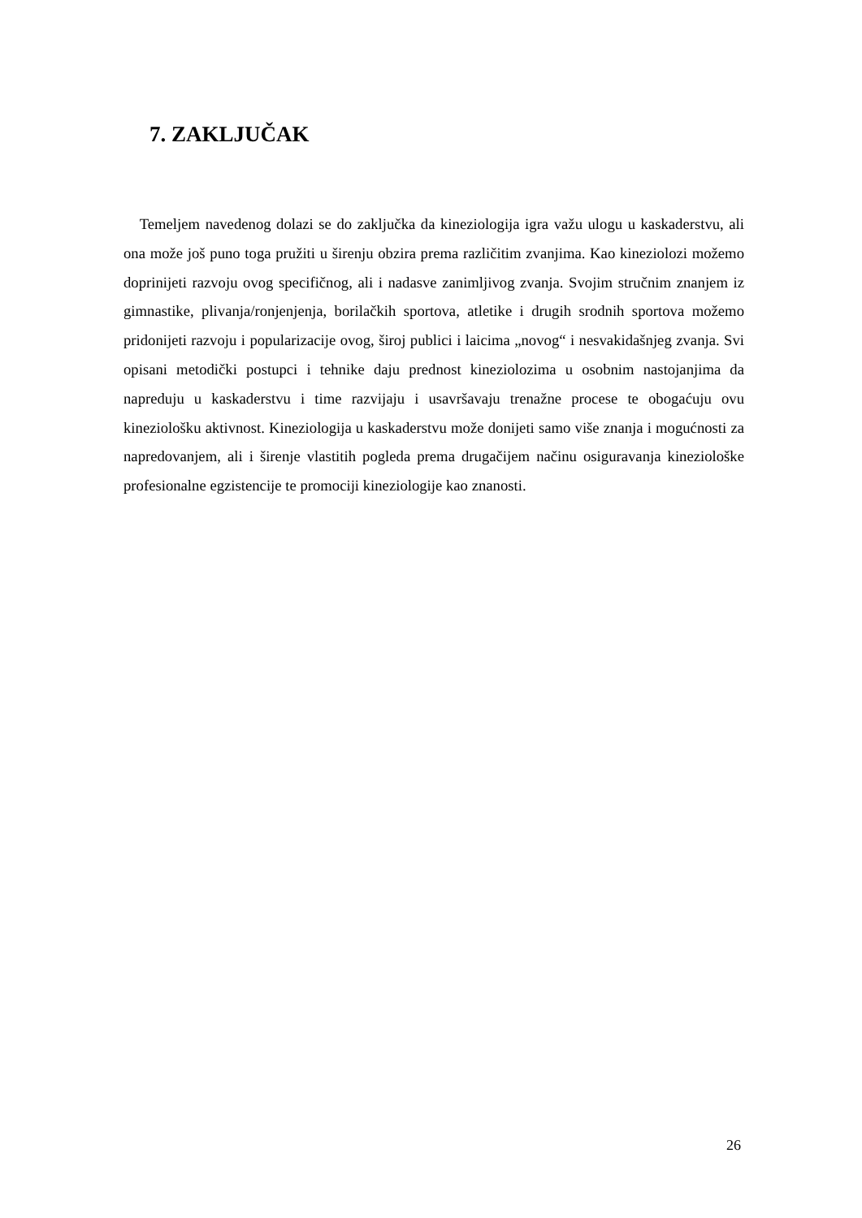7. ZAKLJUČAK
Temeljem navedenog dolazi se do zaključka da kineziologija igra važu ulogu u kaskaderstvu, ali ona može još puno toga pružiti u širenju obzira prema različitim zvanjima. Kao kineziolozi možemo doprinijeti razvoju ovog specifičnog, ali i nadasve zanimljivog zvanja. Svojim stručnim znanjem iz gimnastike, plivanja/ronjenjenja, borilačkih sportova, atletike i drugih srodnih sportova možemo pridonijeti razvoju i popularizacije ovog, široj publici i laicima „novog“ i nesvakidašnjeg zvanja. Svi opisani metodički postupci i tehnike daju prednost kineziolozima u osobnim nastojanjima da napreduju u kaskaderstvu i time razvijaju i usavršavaju trenažne procese te obogaćuju ovu kineziološku aktivnost. Kineziologija u kaskaderstvu može donijeti samo više znanja i mogućnosti za napredovanjem, ali i širenje vlastitih pogleda prema drugačijem načinu osiguravanja kineziološke profesionalne egzistencije te promociji kineziologije kao znanosti.
26